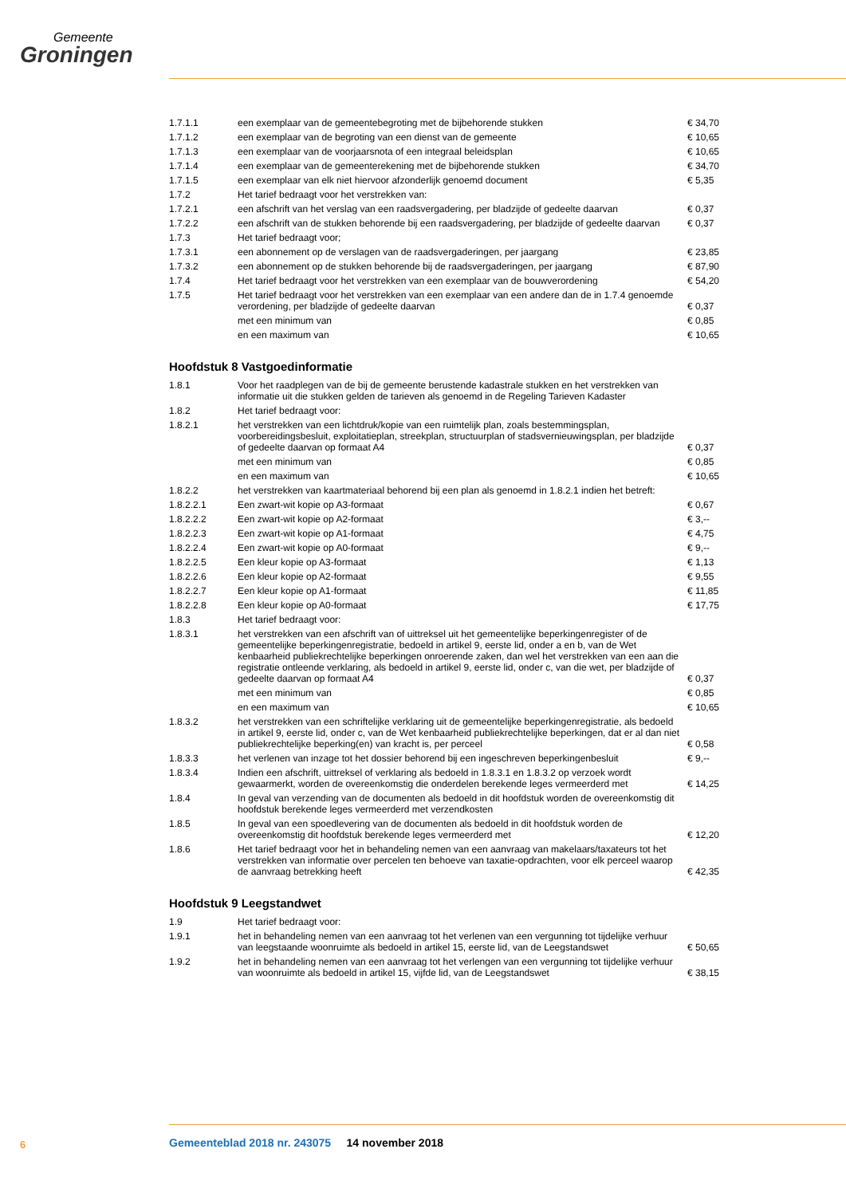Gemeente
Groningen
| 1.7.1.1 | een exemplaar van de gemeentebegroting met de bijbehorende stukken | € 34,70 |
| 1.7.1.2 | een exemplaar van de begroting van een dienst van de gemeente | € 10,65 |
| 1.7.1.3 | een exemplaar van de voorjaarsnota of een integraal beleidsplan | € 10,65 |
| 1.7.1.4 | een exemplaar van de gemeenterekening met de bijbehorende stukken | € 34,70 |
| 1.7.1.5 | een exemplaar van elk niet hiervoor afzonderlijk genoemd document | € 5,35 |
| 1.7.2 | Het tarief bedraagt voor het verstrekken van: | |
| 1.7.2.1 | een afschrift van het verslag van een raadsvergadering, per bladzijde of gedeelte daarvan | € 0,37 |
| 1.7.2.2 | een afschrift van de stukken behorende bij een raadsvergadering, per bladzijde of gedeelte daarvan | € 0,37 |
| 1.7.3 | Het tarief bedraagt voor; | |
| 1.7.3.1 | een abonnement op de verslagen van de raadsvergaderingen, per jaargang | € 23,85 |
| 1.7.3.2 | een abonnement op de stukken behorende bij de raadsvergaderingen, per jaargang | € 87,90 |
| 1.7.4 | Het tarief bedraagt voor het verstrekken van een exemplaar van de bouwverordening | € 54,20 |
| 1.7.5 | Het tarief bedraagt voor het verstrekken van een exemplaar van een andere dan de in 1.7.4 genoemde verordening, per bladzijde of gedeelte daarvan | € 0,37 |
| | met een minimum van | € 0,85 |
| | en een maximum van | € 10,65 |
Hoofdstuk 8 Vastgoedinformatie
| 1.8.1 | Voor het raadplegen van de bij de gemeente berustende kadastrale stukken en het verstrekken van informatie uit die stukken gelden de tarieven als genoemd in de Regeling Tarieven Kadaster | |
| 1.8.2 | Het tarief bedraagt voor: | |
| 1.8.2.1 | het verstrekken van een lichtdruk/kopie van een ruimtelijk plan, zoals bestemmingsplan, voorbereidingsbesluit, exploitatieplan, streekplan, structuurplan of stadsvernieuwingsplan, per bladzijde of gedeelte daarvan op formaat A4 | € 0,37 |
| | met een minimum van | € 0,85 |
| | en een maximum van | € 10,65 |
| 1.8.2.2 | het verstrekken van kaartmateriaal behorend bij een plan als genoemd in 1.8.2.1 indien het betreft: | |
| 1.8.2.2.1 | Een zwart-wit kopie op A3-formaat | € 0,67 |
| 1.8.2.2.2 | Een zwart-wit kopie op A2-formaat | € 3,-- |
| 1.8.2.2.3 | Een zwart-wit kopie op A1-formaat | € 4,75 |
| 1.8.2.2.4 | Een zwart-wit kopie op A0-formaat | € 9,-- |
| 1.8.2.2.5 | Een kleur kopie op A3-formaat | € 1,13 |
| 1.8.2.2.6 | Een kleur kopie op A2-formaat | € 9,55 |
| 1.8.2.2.7 | Een kleur kopie op A1-formaat | € 11,85 |
| 1.8.2.2.8 | Een kleur kopie op A0-formaat | € 17,75 |
| 1.8.3 | Het tarief bedraagt voor: | |
| 1.8.3.1 | het verstrekken van een afschrift van of uittreksel uit het gemeentelijke beperkingenregister of de gemeentelijke beperkingenregistratie, bedoeld in artikel 9, eerste lid, onder a en b, van de Wet kenbaarheid publiekrechtelijke beperkingen onroerende zaken, dan wel het verstrekken van een aan die registratie ontleende verklaring, als bedoeld in artikel 9, eerste lid, onder c, van die wet, per bladzijde of gedeelte daarvan op formaat A4 | € 0,37 |
| | met een minimum van | € 0,85 |
| | en een maximum van | € 10,65 |
| 1.8.3.2 | het verstrekken van een schriftelijke verklaring uit de gemeentelijke beperkingenregistratie, als bedoeld in artikel 9, eerste lid, onder c, van de Wet kenbaarheid publiekrechtelijke beperkingen, dat er al dan niet publiekrechtelijke beperking(en) van kracht is, per perceel | € 0,58 |
| 1.8.3.3 | het verlenen van inzage tot het dossier behorend bij een ingeschreven beperkingenbesluit | € 9,-- |
| 1.8.3.4 | Indien een afschrift, uittreksel of verklaring als bedoeld in 1.8.3.1 en 1.8.3.2 op verzoek wordt gewaarmerkt, worden de overeenkomstig die onderdelen berekende leges vermeerderd met | € 14,25 |
| 1.8.4 | In geval van verzending van de documenten als bedoeld in dit hoofdstuk worden de overeenkomstig dit hoofdstuk berekende leges vermeerderd met verzendkosten | |
| 1.8.5 | In geval van een spoedlevering van de documenten als bedoeld in dit hoofdstuk worden de overeenkomstig dit hoofdstuk berekende leges vermeerderd met | € 12,20 |
| 1.8.6 | Het tarief bedraagt voor het in behandeling nemen van een aanvraag van makelaars/taxateurs tot het verstrekken van informatie over percelen ten behoeve van taxatie-opdrachten, voor elk perceel waarop de aanvraag betrekking heeft | € 42,35 |
Hoofdstuk 9 Leegstandwet
| 1.9 | Het tarief bedraagt voor: | |
| 1.9.1 | het in behandeling nemen van een aanvraag tot het verlenen van een vergunning tot tijdelijke verhuur van leegstaande woonruimte als bedoeld in artikel 15, eerste lid, van de Leegstandswet | € 50,65 |
| 1.9.2 | het in behandeling nemen van een aanvraag tot het verlengen van een vergunning tot tijdelijke verhuur van woonruimte als bedoeld in artikel 15, vijfde lid, van de Leegstandswet | € 38,15 |
6
Gemeenteblad 2018 nr. 243075 14 november 2018